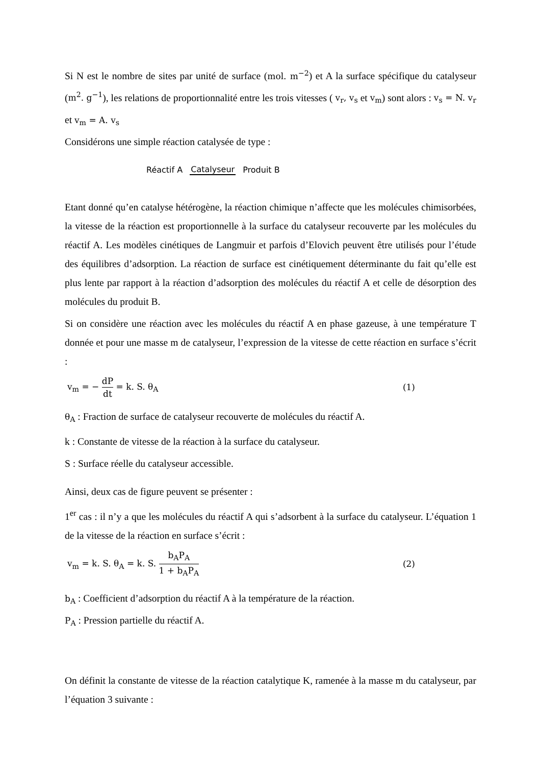Si N est le nombre de sites par unité de surface (mol. m<sup>−2</sup>) et A la surface spécifique du catalyseur (m<sup>2</sup>. g<sup>−1</sup>), les relations de proportionnalité entre les trois vitesses ( v<sub>r</sub>, v<sub>s</sub> et v<sub>m</sub>) sont alors : v<sub>s</sub> = N. v<sub>r</sub> et v<sub>m</sub> = A. v<sub>s</sub>
Considérons une simple réaction catalysée de type :
Réactif A Catalyseur Produit B
Etant donné qu’en catalyse hétérogène, la réaction chimique n’affecte que les molécules chimisorbées, la vitesse de la réaction est proportionnelle à la surface du catalyseur recouverte par les molécules du réactif A. Les modèles cinétiques de Langmuir et parfois d’Elovich peuvent être utilisés pour l’étude des équilibres d’adsorption. La réaction de surface est cinétiquement déterminante du fait qu’elle est plus lente par rapport à la réaction d’adsorption des molécules du réactif A et celle de désorption des molécules du produit B.
Si on considère une réaction avec les molécules du réactif A en phase gazeuse, à une température T donnée et pour une masse m de catalyseur, l’expression de la vitesse de cette réaction en surface s’écrit :
v<sub>m</sub> = − dP dt = k. S. θ<sub>A</sub> (1)
θ<sub>A</sub> : Fraction de surface de catalyseur recouverte de molécules du réactif A.
k : Constante de vitesse de la réaction à la surface du catalyseur.
S : Surface réelle du catalyseur accessible.
Ainsi, deux cas de figure peuvent se présenter :
1<sup>er</sup> cas : il n’y a que les molécules du réactif A qui s’adsorbent à la surface du catalyseur. L’équation 1 de la vitesse de la réaction en surface s’écrit :
v<sub>m</sub> = k. S. θ<sub>A</sub> = k. S. b<sub>A</sub>P<sub>A</sub> 1 + b<sub>A</sub>P<sub>A</sub> (2)
b<sub>A</sub> : Coefficient d’adsorption du réactif A à la température de la réaction.
P<sub>A</sub> : Pression partielle du réactif A.
On définit la constante de vitesse de la réaction catalytique K, ramenée à la masse m du catalyseur, par l’équation 3 suivante :